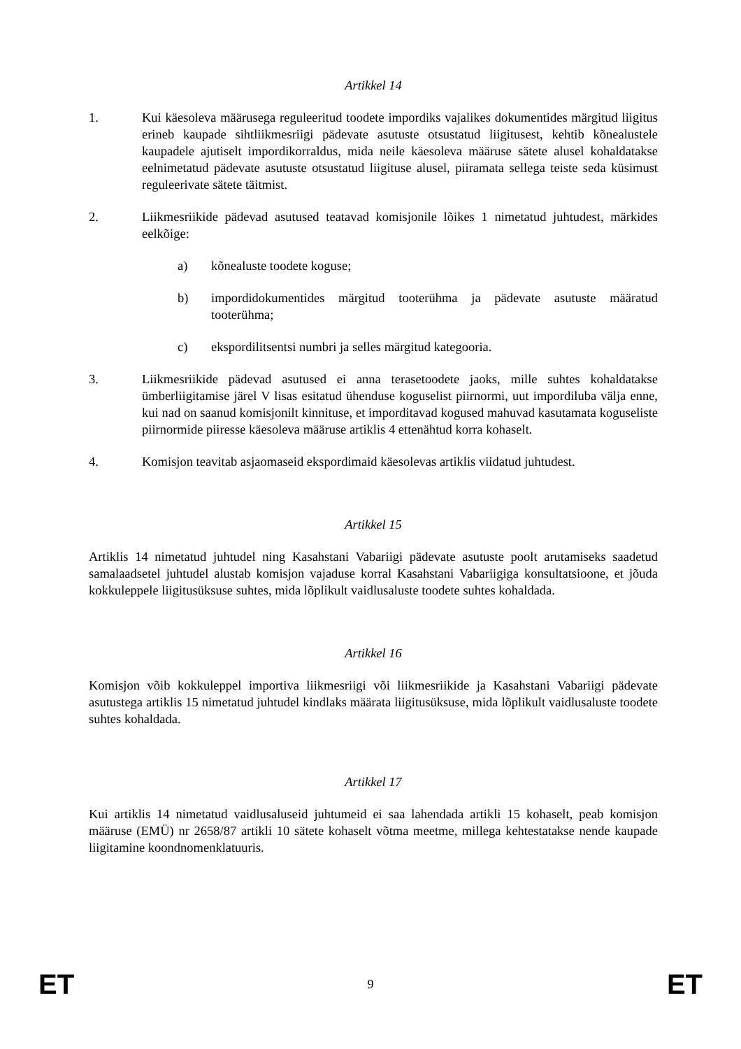Artikkel 14
1. Kui käesoleva määrusega reguleeritud toodete impordiks vajalikes dokumentides märgitud liigitus erineb kaupade sihtliikmesriigi pädevate asutuste otsustatud liigitusest, kehtib kõnealustele kaupadele ajutiselt impordikorraldus, mida neile käesoleva määruse sätete alusel kohaldatakse eelnimetatud pädevate asutuste otsustatud liigituse alusel, piiramata sellega teiste seda küsimust reguleerivate sätete täitmist.
2. Liikmesriikide pädevad asutused teatavad komisjonile lõikes 1 nimetatud juhtudest, märkides eelkõige:
a) kõnealuste toodete koguse;
b) impordidokumentides märgitud tooterühma ja pädevate asutuste määratud tooterühma;
c) ekspordilitsentsi numbri ja selles märgitud kategooria.
3. Liikmesriikide pädevad asutused ei anna terasetoodete jaoks, mille suhtes kohaldatakse ümberliigitamise järel V lisas esitatud ühenduse koguselist piirnormi, uut impordiluba välja enne, kui nad on saanud komisjonilt kinnituse, et imporditavad kogused mahuvad kasutamata koguseliste piirnormide piiresse käesoleva määruse artiklis 4 ettenähtud korra kohaselt.
4. Komisjon teavitab asjaomaseid ekspordimaid käesolevas artiklis viidatud juhtudest.
Artikkel 15
Artiklis 14 nimetatud juhtudel ning Kasahstani Vabariigi pädevate asutuste poolt arutamiseks saadetud samalaadsetel juhtudel alustab komisjon vajaduse korral Kasahstani Vabariigiga konsultatsioone, et jõuda kokkuleppele liigitusüksuse suhtes, mida lõplikult vaidlusaluste toodete suhtes kohaldada.
Artikkel 16
Komisjon võib kokkuleppel importiva liikmesriigi või liikmesriikide ja Kasahstani Vabariigi pädevate asutustega artiklis 15 nimetatud juhtudel kindlaks määrata liigitusüksuse, mida lõplikult vaidlusaluste toodete suhtes kohaldada.
Artikkel 17
Kui artiklis 14 nimetatud vaidlusaluseid juhtumeid ei saa lahendada artikli 15 kohaselt, peab komisjon määruse (EMÜ) nr 2658/87 artikli 10 sätete kohaselt võtma meetme, millega kehtestatakse nende kaupade liigitamine koondnomenklatuuris.
ET 9 ET